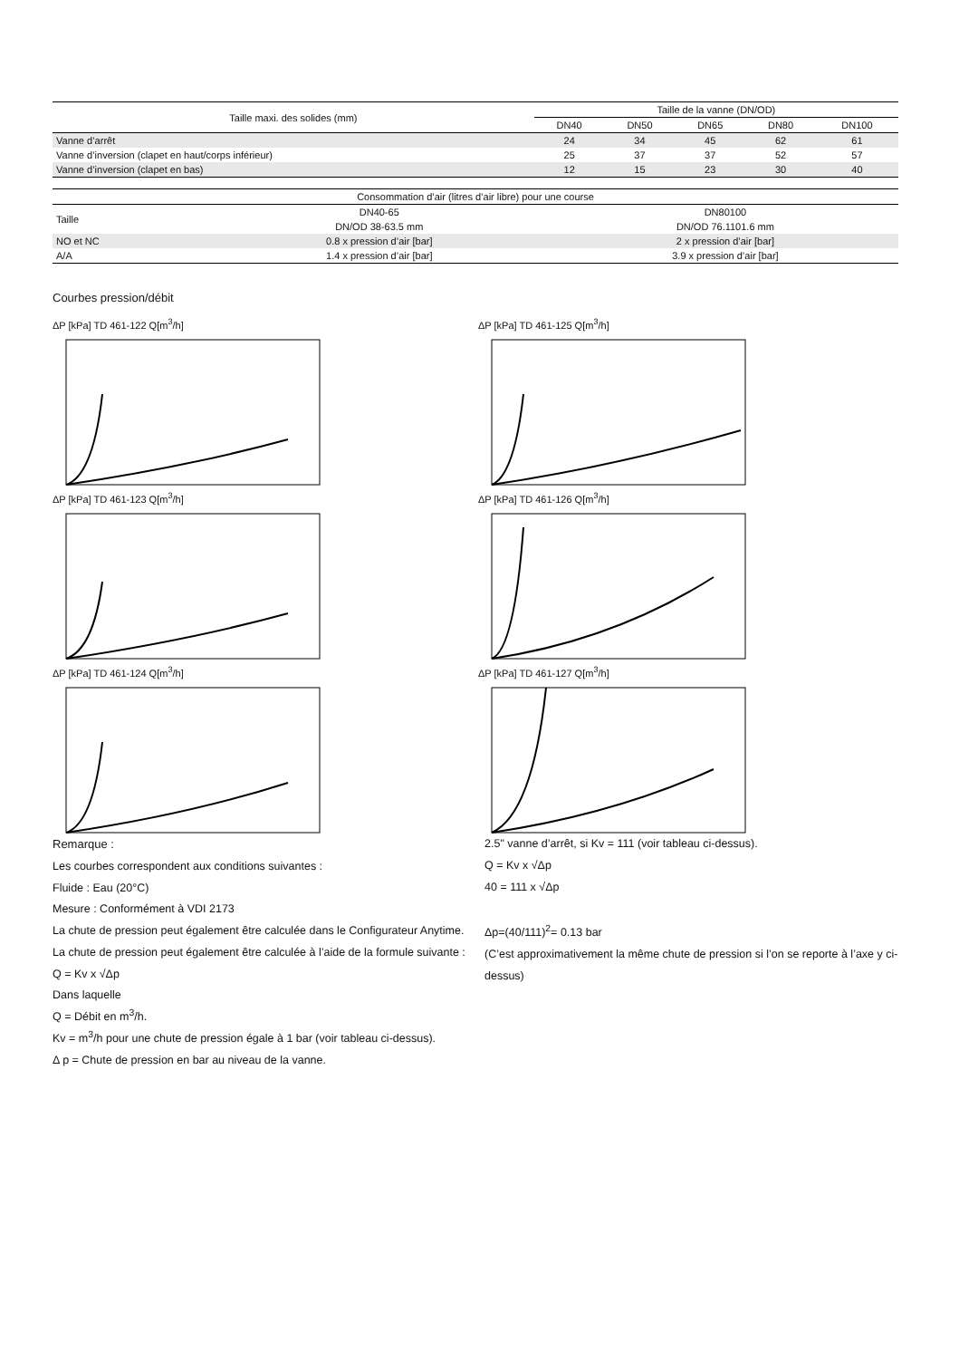| Taille maxi. des solides (mm) | Taille de la vanne (DN/OD) | | | | |
| --- | --- | --- | --- | --- | --- |
| | DN40 | DN50 | DN65 | DN80 | DN100 |
| Vanne d’arrêt | 24 | 34 | 45 | 62 | 61 |
| Vanne d’inversion (clapet en haut/corps inférieur) | 25 | 37 | 37 | 52 | 57 |
| Vanne d’inversion (clapet en bas) | 12 | 15 | 23 | 30 | 40 |
| Consommation d’air (litres d’air libre) pour une course | | |
| --- | --- | --- |
| Taille | DN40-65 | DN80100 |
| | DN/OD 38-63.5 mm | DN/OD 76.1101.6 mm |
| NO et NC | 0.8 x pression d’air [bar] | 2 x pression d’air [bar] |
| A/A | 1.4 x pression d’air [bar] | 3.9 x pression d’air [bar] |
Courbes pression/débit
ΔP [kPa] TD 461-122 Q[m<sup>3</sup>/h]
ΔP [kPa] TD 461-125 Q[m<sup>3</sup>/h]
ΔP [kPa] TD 461-123 Q[m<sup>3</sup>/h]
ΔP [kPa] TD 461-126 Q[m<sup>3</sup>/h]
ΔP [kPa] TD 461-124 Q[m<sup>3</sup>/h]
ΔP [kPa] TD 461-127 Q[m<sup>3</sup>/h]
Remarque :
Les courbes correspondent aux conditions suivantes :
Fluide : Eau (20°C)
Mesure : Conformément à VDI 2173
La chute de pression peut également être calculée dans le Configurateur Anytime.
La chute de pression peut également être calculée à l’aide de la formule suivante :
Q = Kv x √Δp
Dans laquelle
Q = Débit en m<sup>3</sup>/h.
Kv = m<sup>3</sup>/h pour une chute de pression égale à 1 bar (voir tableau ci-dessus).
Δ p = Chute de pression en bar au niveau de la vanne.
2.5" vanne d’arrêt, si Kv = 111 (voir tableau ci-dessus).
Q = Kv x √Δp
40 = 111 x √Δp
Δp=(40/111)<sup>2</sup>= 0.13 bar
(C’est approximativement la même chute de pression si l’on se reporte à l’axe y ci-dessus)